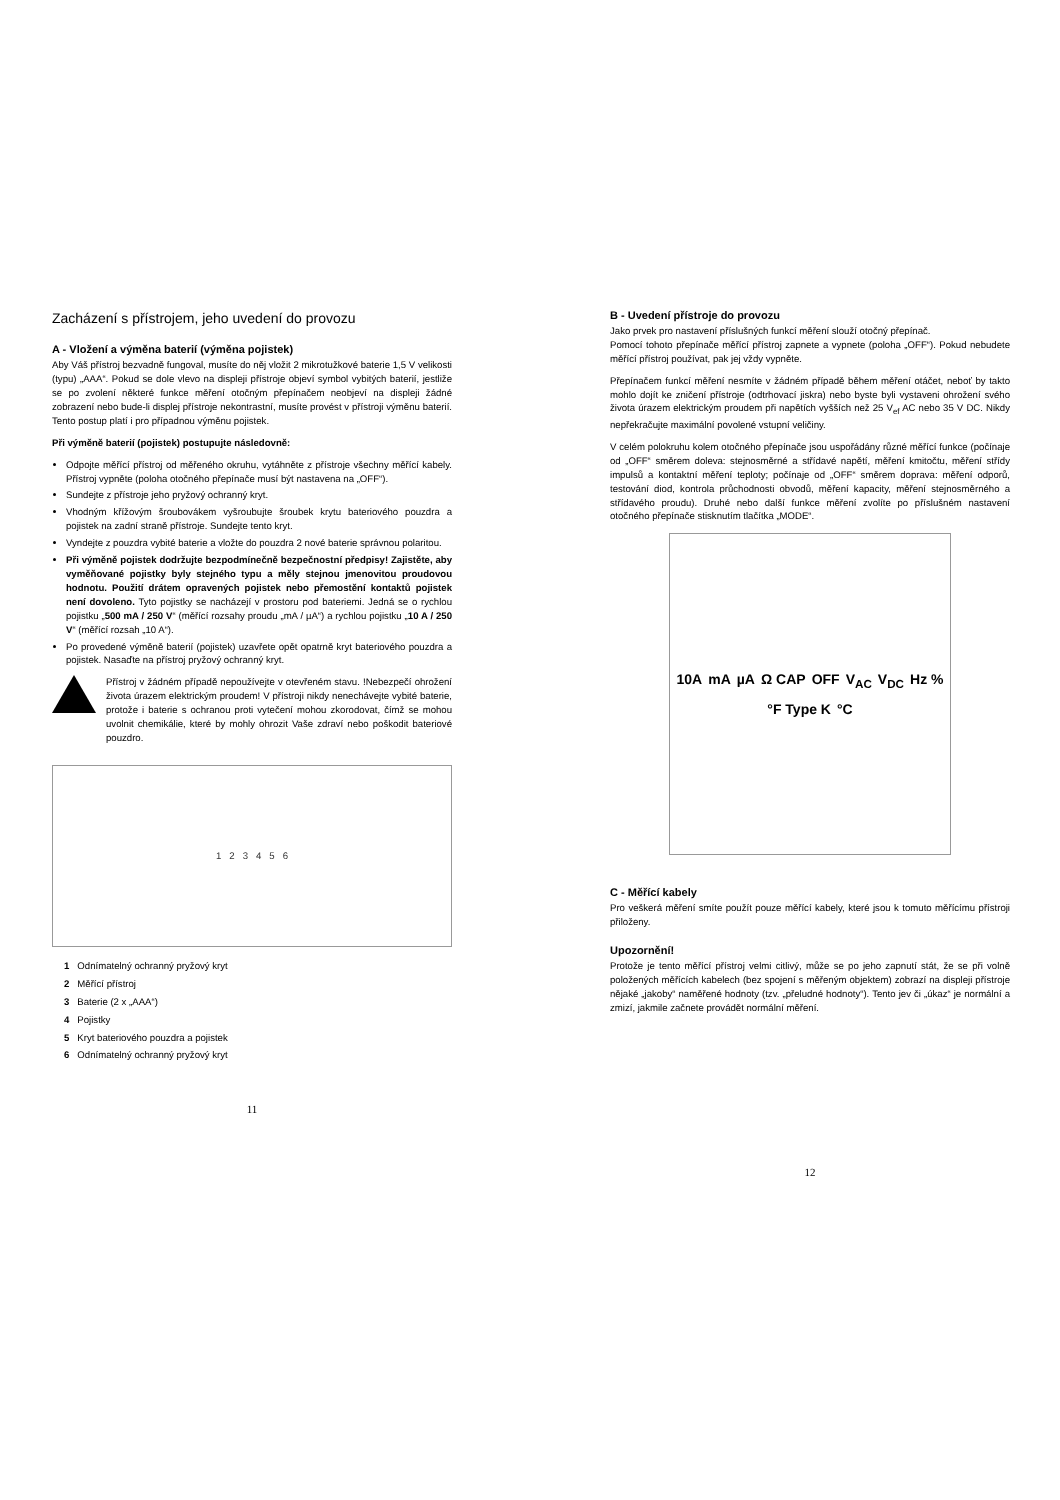Zacházení s přístrojem, jeho uvedení do provozu
A - Vložení a výměna baterií (výměna pojistek)
Aby Váš přístroj bezvadně fungoval, musíte do něj vložit 2 mikrotužkové baterie 1,5 V velikosti (typu) „AAA“. Pokud se dole vlevo na displeji přístroje objeví symbol vybitých baterií, jestliže se po zvolení některé funkce měření otočným přepínačem neobjeví na displeji žádné zobrazení nebo bude-li displej přístroje nekontrastní, musíte provést v přístroji výměnu baterií. Tento postup platí i pro případnou výměnu pojistek.
Při výměně baterií (pojistek) postupujte následovně:
Odpojte měřící přístroj od měřeného okruhu, vytáhněte z přístroje všechny měřící kabely. Přístroj vypněte (poloha otočného přepínače musí být nastavena na „OFF“).
Sundejte z přístroje jeho pryžový ochranný kryt.
Vhodným křížovým šroubovákem vyšroubujte šroubek krytu bateriového pouzdra a pojistek na zadní straně přístroje. Sundejte tento kryt.
Vyndejte z pouzdra vybité baterie a vložte do pouzdra 2 nové baterie správnou polaritou.
Při výměně pojistek dodržujte bezpodmínečně bezpečnostní předpisy! Zajistěte, aby vyměňované pojistky byly stejného typu a měly stejnou jmenovitou proudovou hodnotu. Použití drátem opravených pojistek nebo přemostění kontaktů pojistek není dovoleno. Tyto pojistky se nacházejí v prostoru pod bateriemi. Jedná se o rychlou pojistku „500 mA / 250 V“ (měřící rozsahy proudu „mA / µA“) a rychlou pojistku „10 A / 250 V“ (měřící rozsah „10 A“).
Po provedené výměně baterií (pojistek) uzavřete opět opatrně kryt bateriového pouzdra a pojistek. Nasaďte na přístroj pryžový ochranný kryt.
Přístroj v žádném případě nepoužívejte v otevřeném stavu. !Nebezpečí ohrožení života úrazem elektrickým proudem! V přístroji nikdy nenechávejte vybité baterie, protože i baterie s ochranou proti vytečení mohou zkorodovat, čímž se mohou uvolnit chemikálie, které by mohly ohrozit Vaše zdraví nebo poškodit bateriové pouzdro.
1 2 3 4 5 6
1 Odnímatelný ochranný pryžový kryt
2 Měřící přístroj
3 Baterie (2 x „AAA“)
4 Pojistky
5 Kryt bateriového pouzdra a pojistek
6 Odnímatelný ochranný pryžový kryt
11
B - Uvedení přístroje do provozu
Jako prvek pro nastavení příslušných funkcí měření slouží otočný přepínač.
Pomocí tohoto přepínače měřící přístroj zapnete a vypnete (poloha „OFF“). Pokud nebudete měřící přístroj používat, pak jej vždy vypněte.
Přepínačem funkcí měření nesmíte v žádném případě během měření otáčet, neboť by takto mohlo dojít ke zničení přístroje (odtrhovací jiskra) nebo byste byli vystaveni ohrožení svého života úrazem elektrickým proudem při napětích vyšších než 25 V<sub>ef</sub> AC nebo 35 V DC. Nikdy nepřekračujte maximální povolené vstupní veličiny.
V celém polokruhu kolem otočného přepínače jsou uspořádány různé měřící funkce (počínaje od „OFF“ směrem doleva: stejnosměrné a střídavé napětí, měření kmitočtu, měření střídy impulsů a kontaktní měření teploty; počínaje od „OFF“ směrem doprava: měření odporů, testování diod, kontrola průchodnosti obvodů, měření kapacity, měření stejnosměrného a střídavého proudu). Druhé nebo další funkce měření zvolíte po příslušném nastavení otočného přepínače stisknutím tlačítka „MODE“.
10A mA µA Ω CAP OFF V<sub>AC</sub> V<sub>DC</sub> Hz % °F Type K °C
C - Měřící kabely
Pro veškerá měření smíte použít pouze měřící kabely, které jsou k tomuto měřícímu přístroji přiloženy.
Upozornění!
Protože je tento měřící přístroj velmi citlivý, může se po jeho zapnutí stát, že se při volně položených měřících kabelech (bez spojení s měřeným objektem) zobrazí na displeji přístroje nějaké „jakoby“ naměřené hodnoty (tzv. „přeludné hodnoty“). Tento jev či „úkaz“ je normální a zmizí, jakmile začnete provádět normální měření.
12